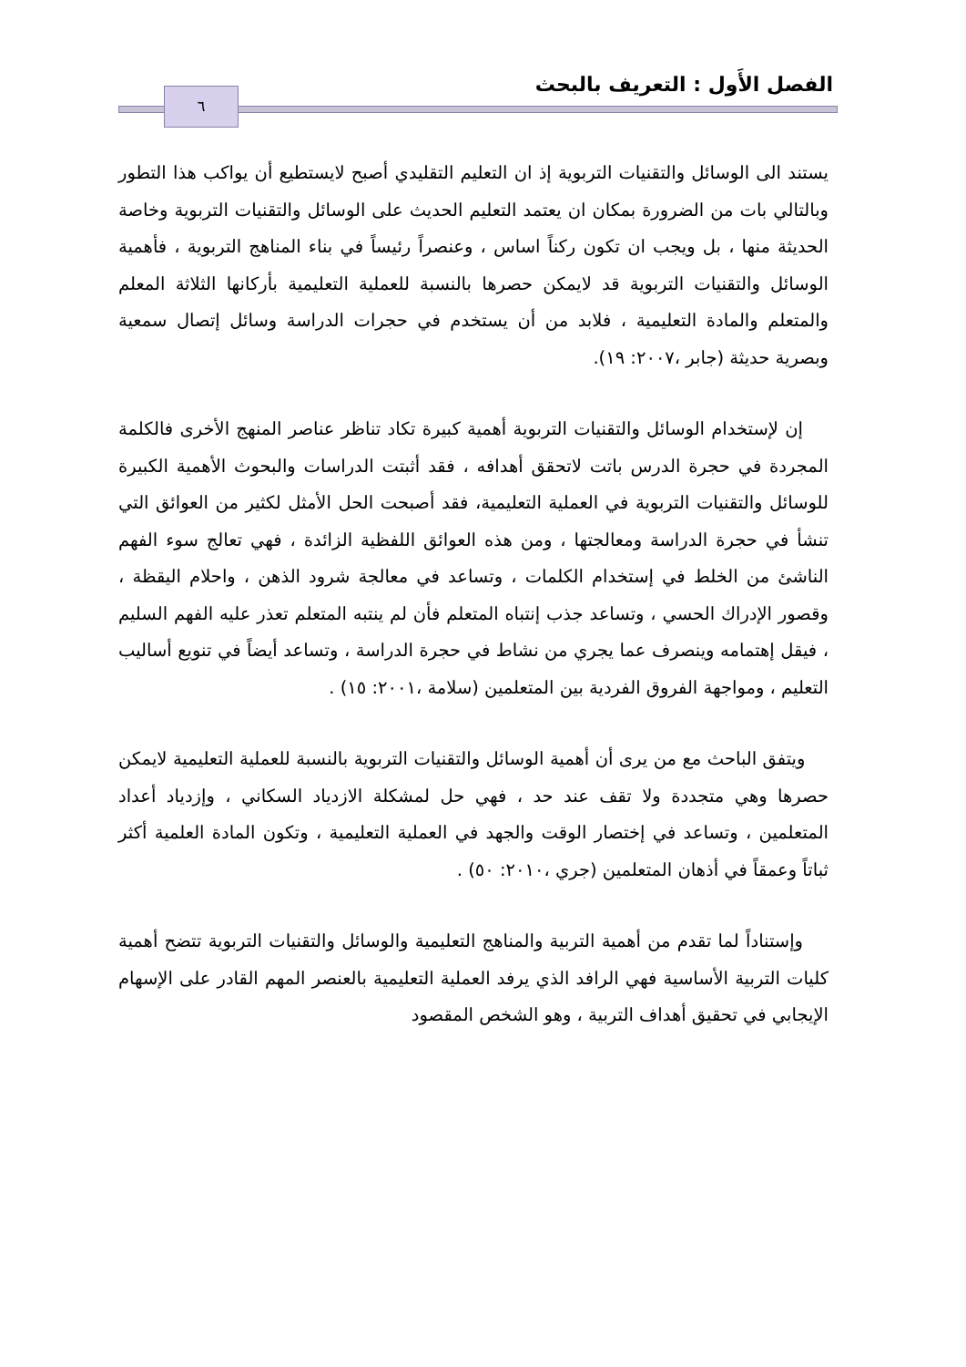٦ الفصل الأَول : التعريف بالبحث
يستند الى الوسائل والتقنيات التربوية إذ ان التعليم التقليدي أصبح لايستطيع أن يواكب هذا التطور وبالتالي بات من الضرورة بمكان ان يعتمد التعليم الحديث على الوسائل والتقنيات التربوية وخاصة الحديثة منها ، بل ويجب ان تكون ركناً اساس ، وعنصراً رئيساً في بناء المناهج التربوية ، فأهمية الوسائل والتقنيات التربوية قد لايمكن حصرها بالنسبة للعملية التعليمية بأركانها الثلاثة المعلم والمتعلم والمادة التعليمية ، فلابد من أن يستخدم في حجرات الدراسة وسائل إتصال سمعية وبصرية حديثة (جابر ،٢٠٠٧: ١٩).
إن لإستخدام الوسائل والتقنيات التربوية أهمية كبيرة تكاد تناظر عناصر المنهج الأخرى فالكلمة المجردة في حجرة الدرس باتت لاتحقق أهدافه ، فقد أثبتت الدراسات والبحوث الأهمية الكبيرة للوسائل والتقنيات التربوية في العملية التعليمية، فقد أصبحت الحل الأمثل لكثير من العوائق التي تنشأ في حجرة الدراسة ومعالجتها ، ومن هذه العوائق اللفظية الزائدة ، فهي تعالج سوء الفهم الناشئ من الخلط في إستخدام الكلمات ، وتساعد في معالجة شرود الذهن ، واحلام اليقظة ، وقصور الإدراك الحسي ، وتساعد جذب إنتباه المتعلم فأن لم ينتبه المتعلم تعذر عليه الفهم السليم ، فيقل إهتمامه وينصرف عما يجري من نشاط في حجرة الدراسة ، وتساعد أيضاً في تنويع أساليب التعليم ، ومواجهة الفروق الفردية بين المتعلمين (سلامة ،٢٠٠١: ١٥) .
ويتفق الباحث مع من يرى أن أهمية الوسائل والتقنيات التربوية بالنسبة للعملية التعليمية لايمكن حصرها وهي متجددة ولا تقف عند حد ، فهي حل لمشكلة الازدياد السكاني ، وإزدياد أعداد المتعلمين ، وتساعد في إختصار الوقت والجهد في العملية التعليمية ، وتكون المادة العلمية أكثر ثباتاً وعمقاً في أذهان المتعلمين (جري ،٢٠١٠: ٥٠) .
وإستناداً لما تقدم من أهمية التربية والمناهج التعليمية والوسائل والتقنيات التربوية تتضح أهمية كليات التربية الأساسية فهي الرافد الذي يرفد العملية التعليمية بالعنصر المهم القادر على الإسهام الإيجابي في تحقيق أهداف التربية ، وهو الشخص المقصود